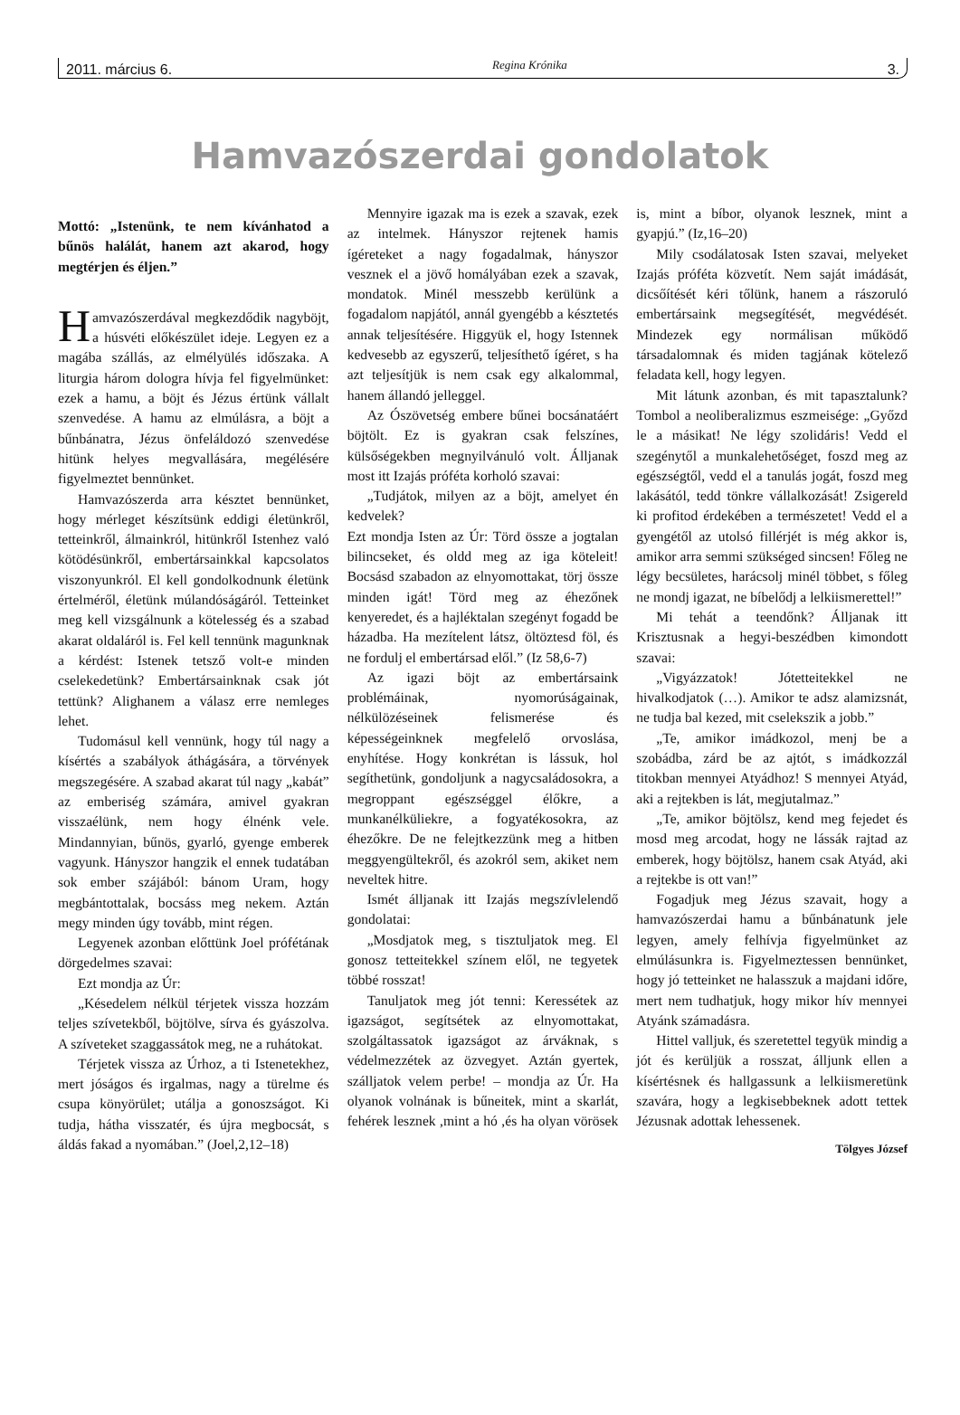2011. március 6. Regina Krónika 3.
Hamvazószerdai gondolatok
Mottó: „Istenünk, te nem kívánhatod a bűnös halálát, hanem azt akarod, hogy megtérjen és éljen.”
Hamvazószerdával megkezdődik nagyböjt, a húsvéti előkészület ideje. Legyen ez a magába szállás, az elmélyülés időszaka. A liturgia három dologra hívja fel figyelmünket: ezek a hamu, a böjt és Jézus értünk vállalt szenvedése. A hamu az elmúlásra, a böjt a bűnbánatra, Jézus önfeláldozó szenvedése hitünk helyes megvallására, megélésére figyelmeztet bennünket.
Hamvazószerda arra késztet bennünket, hogy mérleget készítsünk eddigi életünkről, tetteinkről, álmainkról, hitünkről Istenhez való kötödésünkről, embertársainkkal kapcsolatos viszonyunkról. El kell gondolkodnunk életünk értelméről, életünk múlandóságáról. Tetteinket meg kell vizsgálnunk a kötelesség és a szabad akarat oldaláról is. Fel kell tennünk magunknak a kérdést: Istenek tetsző volt-e minden cselekedetünk? Embertársainknak csak jót tettünk? Alighanem a válasz erre nemleges lehet.
Tudomásul kell vennünk, hogy túl nagy a kísértés a szabályok áthágására, a törvények megszegésére. A szabad akarat túl nagy „kabát” az emberiség számára, amivel gyakran visszaélünk, nem hogy élnénk vele. Mindannyian, bűnös, gyarló, gyenge emberek vagyunk. Hányszor hangzik el ennek tudatában sok ember szájából: bánom Uram, hogy megbántottalak, bocsáss meg nekem. Aztán megy minden úgy tovább, mint régen.
Legyenek azonban előttünk Joel prófétának dörgedelmes szavai:
Ezt mondja az Úr:
„Késedelem nélkül térjetek vissza hozzám teljes szívetekből, böjtölve, sírva és gyászolva. A szíveteket szaggassátok meg, ne a ruhátokat.
Térjetek vissza az Úrhoz, a ti Istenetekhez, mert jóságos és irgalmas, nagy a türelme és csupa könyörület; utálja a gonoszságot. Ki tudja, hátha visszatér, és újra megbocsát, s áldás fakad a nyomában.” (Joel,2,12–18)
Mennyire igazak ma is ezek a szavak, ezek az intelmek. Hányszor rejtenek hamis ígéreteket a nagy fogadalmak, hányszor vesznek el a jövő homályában ezek a szavak, mondatok. Minél messzebb kerülünk a fogadalom napjától, annál gyengébb a késztetés annak teljesítésére. Higgyük el, hogy Istennek kedvesebb az egyszerű, teljesíthető ígéret, s ha azt teljesítjük is nem csak egy alkalommal, hanem állandó jelleggel.
Az Ószövetség embere bűnei bocsánatáért böjtölt. Ez is gyakran csak felszínes, külsőségekben megnyilvánuló volt. Álljanak most itt Izajás próféta korholó szavai:
„Tudjátok, milyen az a böjt, amelyet én kedvelek?
Ezt mondja Isten az Úr: Törd össze a jogtalan bilincseket, és oldd meg az iga köteleit! Bocsásd szabadon az elnyomottakat, törj össze minden igát! Törd meg az éhezőnek kenyeredet, és a hajléktalan szegényt fogadd be házadba. Ha mezítelent látsz, öltöztesd föl, és ne fordulj el embertársad elől.” (Iz 58,6-7)
Az igazi böjt az embertársaink problémáinak, nyomorúságainak, nélkülözéseinek felismerése és képességeinknek megfelelő orvoslása, enyhítése. Hogy konkrétan is lássuk, hol segíthetünk, gondoljunk a nagycsaládosokra, a megroppant egészséggel élőkre, a munkanélküliekre, a fogyatékosokra, az éhezőkre. De ne felejtkezzünk meg a hitben meggyengültekről, és azokról sem, akiket nem neveltek hitre.
Ismét álljanak itt Izajás megszívlelendő gondolatai:
„Mosdjatok meg, s tisztuljatok meg. El gonosz tetteitekkel színem elől, ne tegyetek többé rosszat!
Tanuljatok meg jót tenni: Keressétek az igazságot, segítsétek az elnyomottakat, szolgáltassatok igazságot az árváknak, s védelmezzétek az özvegyet. Aztán gyertek, szálljatok velem perbe! – mondja az Úr. Ha olyanok volnának is bűneitek, mint a skarlát, fehérek lesznek ,mint a hó ,és ha olyan vörösek is, mint a bíbor, olyanok lesznek, mint a gyapjú.” (Iz,16–20)
Mily csodálatosak Isten szavai, melyeket Izajás próféta közvetít. Nem saját imádását, dicsőítését kéri tőlünk, hanem a rászoruló embertársaink megsegítését, megvédését. Mindezek egy normálisan működő társadalomnak és miden tagjának kötelező feladata kell, hogy legyen.
Mit látunk azonban, és mit tapasztalunk? Tombol a neoliberalizmus eszmeisége: „Győzd le a másikat! Ne légy szolidáris! Vedd el szegénytől a munkalehetőséget, foszd meg az egészségtől, vedd el a tanulás jogát, foszd meg lakásától, tedd tönkre vállalkozását! Zsigereld ki profitod érdekében a természetet! Vedd el a gyengétől az utolsó fillérjét is még akkor is, amikor arra semmi szükséged sincsen! Főleg ne légy becsületes, harácsolj minél többet, s főleg ne mondj igazat, ne bíbelődj a lelkiismerettel!”
Mi tehát a teendőnk? Álljanak itt Krisztusnak a hegyi-beszédben kimondott szavai:
„Vigyázzatok! Jótetteitekkel ne hivalkodjatok (…). Amikor te adsz alamizsnát, ne tudja bal kezed, mit cselekszik a jobb.”
„Te, amikor imádkozol, menj be a szobádba, zárd be az ajtót, s imádkozzál titokban mennyei Atyádhoz! S mennyei Atyád, aki a rejtekben is lát, megjutalmaz.”
„Te, amikor böjtölsz, kend meg fejedet és mosd meg arcodat, hogy ne lássák rajtad az emberek, hogy böjtölsz, hanem csak Atyád, aki a rejtekbe is ott van!”
Fogadjuk meg Jézus szavait, hogy a hamvazószerdai hamu a bűnbánatunk jele legyen, amely felhívja figyelmünket az elmúlásunkra is. Figyelmeztessen bennünket, hogy jó tetteinket ne halasszuk a majdani időre, mert nem tudhatjuk, hogy mikor hív mennyei Atyánk számadásra.
Hittel valljuk, és szeretettel tegyük mindig a jót és kerüljük a rosszat, álljunk ellen a kísértésnek és hallgassunk a lelkiismeretünk szavára, hogy a legkisebbeknek adott tettek Jézusnak adottak lehessenek.
Tölgyes József